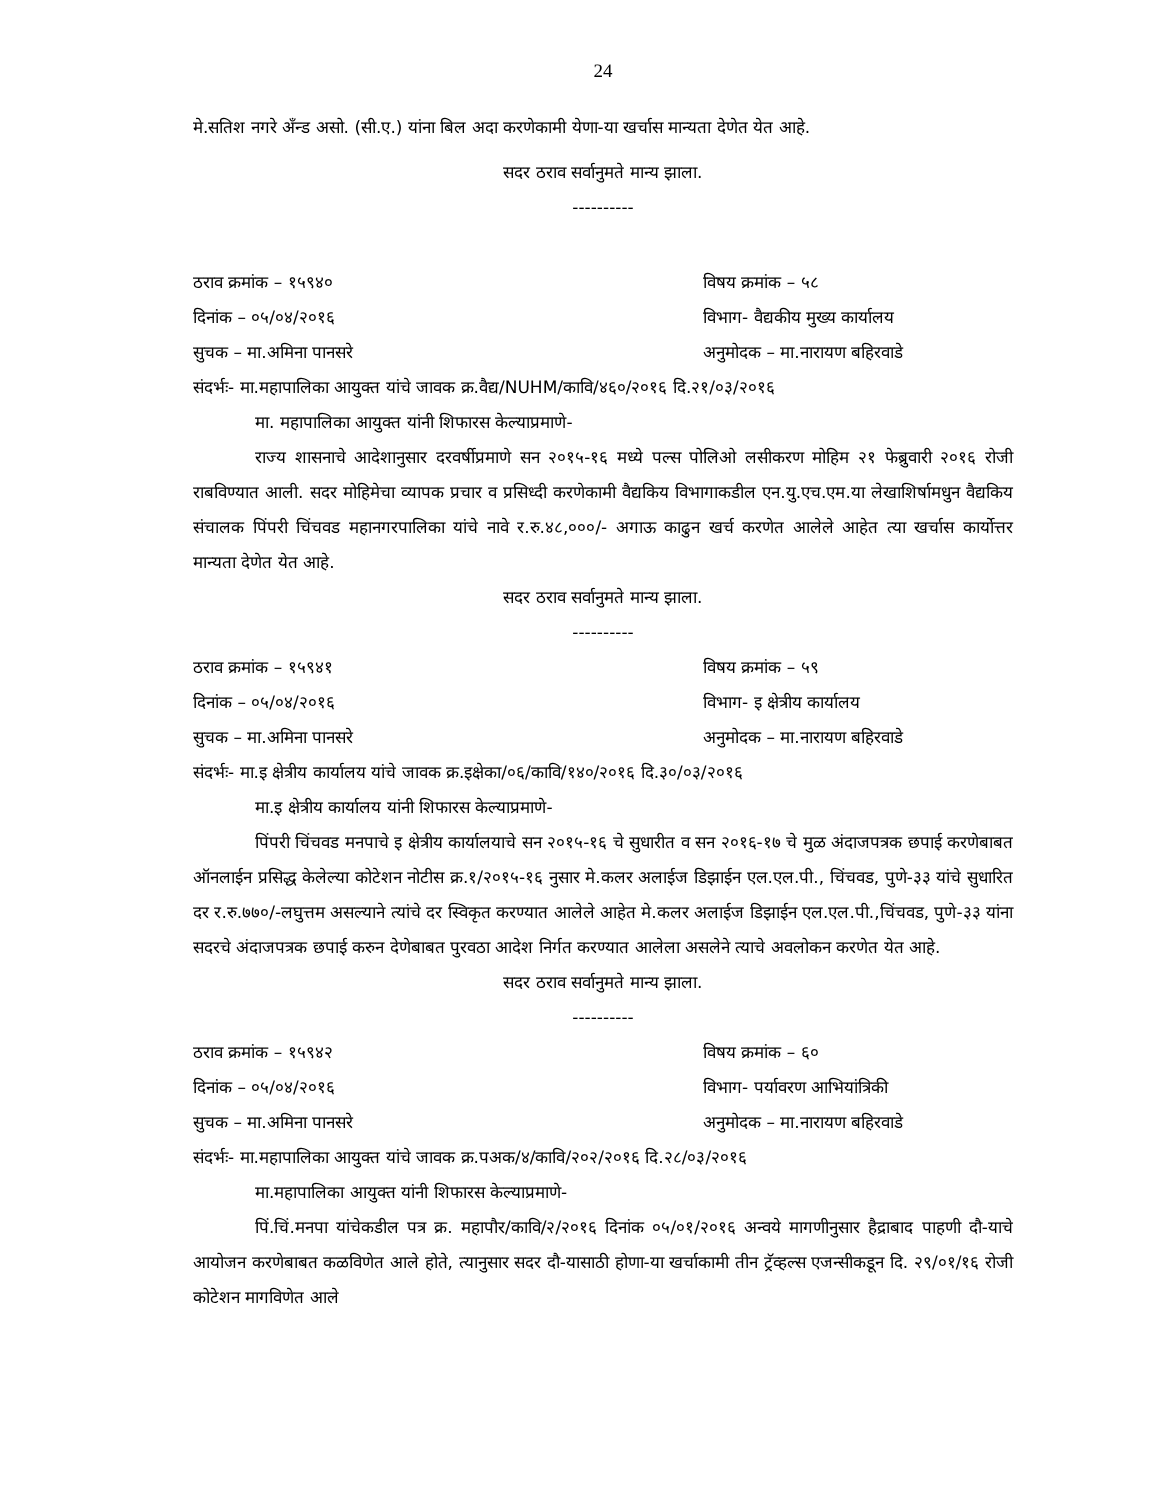24
मे.सतिश नगरे अँन्ड असो. (सी.ए.) यांना बिल अदा करणेकामी येणा-या खर्चास मान्यता देणेत येत आहे.
सदर ठराव सर्वानुमते मान्य झाला.
----------
ठराव क्रमांक – १५९४० विषय क्रमांक – ५८
दिनांक – ०५/०४/२०१६ विभाग- वैद्यकीय मुख्य कार्यालय
सुचक – मा.अमिना पानसरे अनुमोदक – मा.नारायण बहिरवाडे
संदर्भः- मा.महापालिका आयुक्त यांचे जावक क्र.वैद्य/NUHM/कावि/४६०/२०१६ दि.२१/०३/२०१६
मा. महापालिका आयुक्त यांनी शिफारस केल्याप्रमाणे-
राज्य शासनाचे आदेशानुसार दरवर्षीप्रमाणे सन २०१५-१६ मध्ये पल्स पोलिओ लसीकरण मोहिम २१ फेब्रुवारी २०१६ रोजी राबविण्यात आली. सदर मोहिमेचा व्यापक प्रचार व प्रसिध्दी करणेकामी वैद्यकिय विभागाकडील एन.यु.एच.एम.या लेखाशिर्षामधुन वैद्यकिय संचालक पिंपरी चिंचवड महानगरपालिका यांचे नावे र.रु.४८,०००/- अगाऊ काढुन खर्च करणेत आलेले आहेत त्या खर्चास कार्योत्तर मान्यता देणेत येत आहे.
सदर ठराव सर्वानुमते मान्य झाला.
----------
ठराव क्रमांक – १५९४१ विषय क्रमांक – ५९
दिनांक – ०५/०४/२०१६ विभाग- इ क्षेत्रीय कार्यालय
सुचक – मा.अमिना पानसरे अनुमोदक – मा.नारायण बहिरवाडे
संदर्भः- मा.इ क्षेत्रीय कार्यालय यांचे जावक क्र.इक्षेका/०६/कावि/१४०/२०१६ दि.३०/०३/२०१६
मा.इ क्षेत्रीय कार्यालय यांनी शिफारस केल्याप्रमाणे-
पिंपरी चिंचवड मनपाचे इ क्षेत्रीय कार्यालयाचे सन २०१५-१६ चे सुधारीत व सन २०१६-१७ चे मुळ अंदाजपत्रक छपाई करणेबाबत ऑनलाईन प्रसिद्ध केलेल्या कोटेशन नोटीस क्र.१/२०१५-१६ नुसार मे.कलर अलाईज डिझाईन एल.एल.पी., चिंचवड, पुणे-३३ यांचे सुधारित दर र.रु.७७०/-लघुत्तम असल्याने त्यांचे दर स्विकृत करण्यात आलेले आहेत मे.कलर अलाईज डिझाईन एल.एल.पी.,चिंचवड, पुणे-३३ यांना सदरचे अंदाजपत्रक छपाई करुन देणेबाबत पुरवठा आदेश निर्गत करण्यात आलेला असलेने त्याचे अवलोकन करणेत येत आहे.
सदर ठराव सर्वानुमते मान्य झाला.
----------
ठराव क्रमांक – १५९४२ विषय क्रमांक – ६०
दिनांक – ०५/०४/२०१६ विभाग- पर्यावरण आभियांत्रिकी
सुचक – मा.अमिना पानसरे अनुमोदक – मा.नारायण बहिरवाडे
संदर्भः- मा.महापालिका आयुक्त यांचे जावक क्र.पअक/४/कावि/२०२/२०१६ दि.२८/०३/२०१६
मा.महापालिका आयुक्त यांनी शिफारस केल्याप्रमाणे-
पिं.चिं.मनपा यांचेकडील पत्र क्र. महापौर/कावि/२/२०१६ दिनांक ०५/०१/२०१६ अन्वये मागणीनुसार हैद्राबाद पाहणी दौ-याचे आयोजन करणेबाबत कळविणेत आले होते, त्यानुसार सदर दौ-यासाठी होणा-या खर्चाकामी तीन ट्रॅव्हल्स एजन्सीकडून दि. २९/०१/१६ रोजी कोटेशन मागविणेत आले